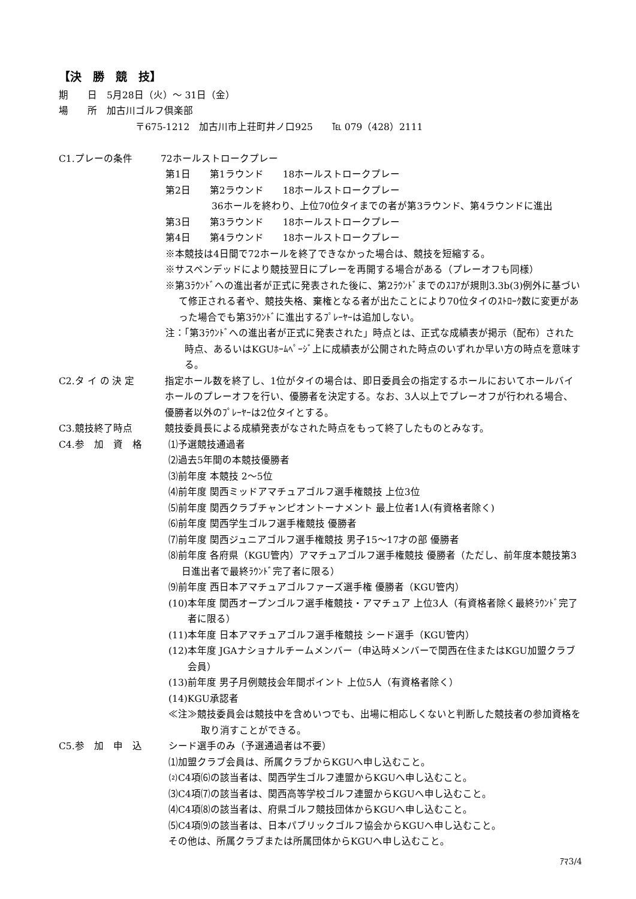【決　勝　競　技】
期　　日　5月28日（火）～ 31日（金）
場　　所　加古川ゴルフ倶楽部
〒675-1212　加古川市上荘町井ノ口925　　℡ 079（428）2111
C1.プレーの条件 72ホールストロークプレー
第1日　　第1ラウンド　　18ホールストロークプレー
第2日　　第2ラウンド　　18ホールストロークプレー
36ホールを終わり、上位70位タイまでの者が第3ラウンド、第4ラウンドに進出
第3日　　第3ラウンド　　18ホールストロークプレー
第4日　　第4ラウンド　　18ホールストロークプレー
※本競技は4日間で72ホールを終了できなかった場合は、競技を短縮する。
※サスペンデッドにより競技翌日にプレーを再開する場合がある（プレーオフも同様）
※第3ﾗｳﾝﾄﾞへの進出者が正式に発表された後に、第2ﾗｳﾝﾄﾞまでのｽｺｱが規則3.3b(3)例外に基づいて修正される者や、競技失格、棄権となる者が出たことにより70位タイのｽﾄﾛｰｸ数に変更があった場合でも第3ﾗｳﾝﾄﾞに進出するﾌﾟﾚｰﾔｰは追加しない。
注：「第3ﾗｳﾝﾄﾞへの進出者が正式に発表された」時点とは、正式な成績表が掲示（配布）された時点、あるいはKGUﾎｰﾑﾍﾟｰｼﾞ上に成績表が公開された時点のいずれか早い方の時点を意味する。
C2.タ イ の 決 定 指定ホール数を終了し、1位がタイの場合は、即日委員会の指定するホールにおいてホールバイホールのプレーオフを行い、優勝者を決定する。なお、3人以上でプレーオフが行われる場合、優勝者以外のﾌﾟﾚｰﾔｰは2位タイとする。
C3.競技終了時点 競技委員長による成績発表がなされた時点をもって終了したものとみなす。
C4.参　加　資　格 ⑴予選競技通過者
⑵過去5年間の本競技優勝者
⑶前年度 本競技 2～5位
⑷前年度 関西ミッドアマチュアゴルフ選手権競技 上位3位
⑸前年度 関西クラブチャンピオントーナメント 最上位者1人(有資格者除く)
⑹前年度 関西学生ゴルフ選手権競技 優勝者
⑺前年度 関西ジュニアゴルフ選手権競技 男子15～17才の部 優勝者
⑻前年度 各府県（KGU管内）アマチュアゴルフ選手権競技 優勝者（ただし、前年度本競技第3日進出者で最終ﾗｳﾝﾄﾞ完了者に限る）
⑼前年度 西日本アマチュアゴルファーズ選手権 優勝者（KGU管内）
(10)本年度 関西オープンゴルフ選手権競技・アマチュア 上位3人（有資格者除く最終ﾗｳﾝﾄﾞ完了者に限る）
(11)本年度 日本アマチュアゴルフ選手権競技 シード選手（KGU管内）
(12)本年度 JGAナショナルチームメンバー（申込時メンバーで関西在住またはKGU加盟クラブ会員）
(13)前年度 男子月例競技会年間ポイント 上位5人（有資格者除く）
(14)KGU承認者
≪注≫競技委員会は競技中を含めいつでも、出場に相応しくないと判断した競技者の参加資格を取り消すことができる。
C5.参　加　申　込 シード選手のみ（予選通過者は不要）
⑴加盟クラブ会員は、所属クラブからKGUへ申し込むこと。
⑵C4項⑹の該当者は、関西学生ゴルフ連盟からKGUへ申し込むこと。
⑶C4項⑺の該当者は、関西高等学校ゴルフ連盟からKGUへ申し込むこと。
⑷C4項⑻の該当者は、府県ゴルフ競技団体からKGUへ申し込むこと。
⑸C4項⑼の該当者は、日本パブリックゴルフ協会からKGUへ申し込むこと。
その他は、所属クラブまたは所属団体からKGUへ申し込むこと。
ｱﾏ3/4